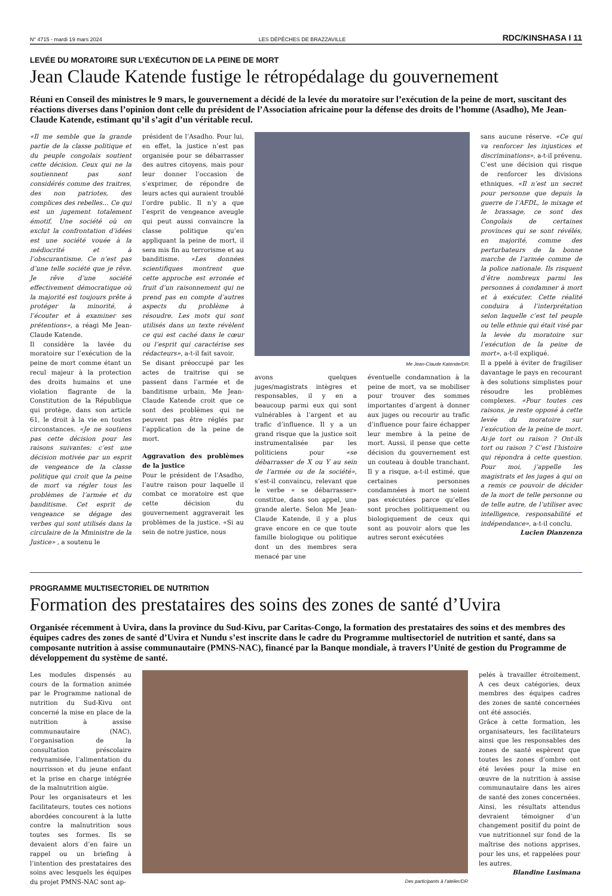N° 4715 - mardi 19 mars 2024 LES DÉPÊCHES DE BRAZZAVILLE RDC/KINSHASA I 11
LEVÉE DU MORATOIRE SUR L’EXÉCUTION DE LA PEINE DE MORT
Jean Claude Katende fustige le rétropédalage du gouvernement
Réuni en Conseil des ministres le 9 mars, le gouvernement a décidé de la levée du moratoire sur l’exécution de la peine de mort, suscitant des réactions diverses dans l’opinion dont celle du président de l’Association africaine pour la défense des droits de l’homme (Asadho), Me Jean-Claude Katende, estimant qu’il s’agit d’un véritable recul.
«Il me semble que la grande partie de la classe politique et du peuple congolais soutient cette décision. Ceux qui ne la soutiennent pas sont considérés comme des traitres, des non patriotes, des complices des rebelles… Ce qui est un jugement totalement émotif. Une société où on exclut la confrontation d’idées est une société vouée à la médiocrité et à l’obscurantisme. Ce n’est pas d’une telle société que je rêve. Je rêve d’une société effectivement démocratique où la majorité est toujours prête à protéger la minorité, à l’écouter et à examiner ses prétentions», a réagi Me Jean-Claude Katende.
Il considère la lavée du moratoire sur l’exécution de la peine de mort comme étant un recul majeur à la protection des droits humains et une violation flagrante de la Constitution de la République qui protège, dans son article 61, le droit à la vie en toutes circonstances. «Je ne soutiens pas cette décision pour les raisons suivantes: c’est une décision motivée par un esprit de vengeance de la classe politique qui croit que la peine de mort va régler tous les problèmes de l’armée et du banditisme. Cet esprit de vengeance se dégage des verbes qui sont utilisés dans la circulaire de la Mministre de la Justice» , a soutenu le
président de l’Asadho. Pour lui, en effet, la justice n’est pas organisée pour se débarrasser des autres citoyens, mais pour leur donner l’occasion de s’exprimer, de répondre de leurs actes qui auraient troublé l’ordre public. Il n’y a que l’esprit de vengeance aveugle qui peut aussi convaincre la classe politique qu’en appliquant la peine de mort, il sera mis fin au terrorisme et au banditisme. «Les données scientifiques montrent que cette approche est erronée et fruit d’un raisonnement qui ne prend pas en compte d’autres aspects du problème à résoudre. Les mots qui sont utilisés dans un texte révèlent ce qui est caché dans le cœur ou l’esprit qui caractérise ses rédacteurs», a-t-il fait savoir.
Se disant préoccupé par les actes de traitrise qui se passent dans l’armée et de banditisme urbain, Me Jean-Claude Katende croit que ce sont des problèmes qui ne peuvent pas être réglés par l’application de la peine de mort.
Aggravation des problèmes de la justice
Pour le président de l’Asadho, l’autre raison pour laquelle il combat ce moratoire est que cette décision du gouvernement aggraverait les problèmes de la justice. «Si au sein de notre justice, nous
Me Jean-Claude Katende/DR.
avons quelques juges/magistrats intègres et responsables, il y en a beaucoup parmi eux qui sont vulnérables à l’argent et au trafic d’influence. Il y a un grand risque que la justice soit instrumentalisée par les politiciens pour «se débarrasser de X ou Y au sein de l’armée ou de la société», s’est-il convaincu, relevant que le verbe « se débarrasser» constitue, dans son appel, une grande alerte. Selon Me Jean-Claude Katende, il y a plus grave encore en ce que toute famille biologique ou politique dont un des membres sera menacé par une
éventuelle condamnation à la peine de mort, va se mobiliser pour trouver des sommes importantes d’argent à donner aux juges ou recourir au trafic d’influence pour faire échapper leur membre à la peine de mort. Aussi, il pense que cette décision du gouvernement est un couteau à double tranchant. Il y a risque, a-t-il estimé, que certaines personnes condamnées à mort ne soient pas exécutées parce qu’elles sont proches politiquement ou biologiquement de ceux qui sont au pouvoir alors que les autres seront exécutées
sans aucune réserve. «Ce qui va renforcer les injustices et discriminations», a-t-il prévenu.
C’est une décision qui risque de renforcer les divisions ethniques. «Il n’est un secret pour personne que depuis la guerre de l’AFDL, le mixage et le brassage, ce sont des Congolais de certaines provinces qui se sont révélés, en majorité, comme des perturbateurs de la bonne marche de l’armée comme de la police nationale. Ils risquent d’être nombreux parmi les personnes à condamner à mort et à exécuter. Cette réalité conduira à l’interprétation selon laquelle c’est tel peuple ou telle ethnie qui était visé par la levée du moratoire sur l’exécution de la peine de mort», a-t-il expliqué.
Il a ppelé à éviter de fragiliser davantage le pays en recourant à des solutions simplistes pour résoudre les problèmes complexes. «Pour toutes ces raisons, je reste opposé à cette levée du moratoire sur l’exécution de la peine de mort. Ai-je tort ou raison ? Ont-ils tort ou raison ? C’est l’histoire qui répondra à cette question. Pour moi, j’appelle les magistrats et les juges à qui on a remis ce pouvoir de décider de la mort de telle personne ou de telle autre, de l’utiliser avec intelligence, responsabilité et indépendance», a-t-il conclu.
Lucien Dianzenza
PROGRAMME MULTISECTORIEL DE NUTRITION
Formation des prestataires des soins des zones de santé d’Uvira
Organisée récemment à Uvira, dans la province du Sud-Kivu, par Caritas-Congo, la formation des prestataires des soins et des membres des équipes cadres des zones de santé d’Uvira et Nundu s’est inscrite dans le cadre du Programme multisectoriel de nutrition et santé, dans sa composante nutrition à assise communautaire (PMNS-NAC), financé par la Banque mondiale, à travers l’Unité de gestion du Programme de développement du système de santé.
Les modules dispensés au cours de la formation animée par le Programme national de nutrition du Sud-Kivu ont concerné la mise en place de la nutrition à assise communautaire (NAC), l’organisation de la consultation préscolaire redynamisée, l’alimentation du nourrisson et du jeune enfant et la prise en charge intégrée de la malnutrition aigüe.
Pour les organisateurs et les facilitateurs, toutes ces notions abordées concourent à la lutte contre la malnutrition sous toutes ses formes. Ils se devaient alors d’en faire un rappel ou un briefing à l’intention des prestataires des soins avec lesquels les équipes du projet PMNS-NAC sont ap-
Des participants à l’atelier/DR
pelés à travailler étroitement. A ces deux catégories, deux membres des équipes cadres des zones de santé concernées ont été associés.
Grâce à cette formation, les organisateurs, les facilitateurs ainsi que les responsables des zones de santé espèrent que toutes les zones d’ombre ont été levées pour la mise en œuvre de la nutrition à assise communautaire dans les aires de santé des zones concernées. Ainsi, les résultats attendus devraient témoigner d’un changement positif du point de vue nutritionnel sur fond de la maîtrise des notions apprises, pour les uns, et rappelées pour les autres.
Blandine Lusimana